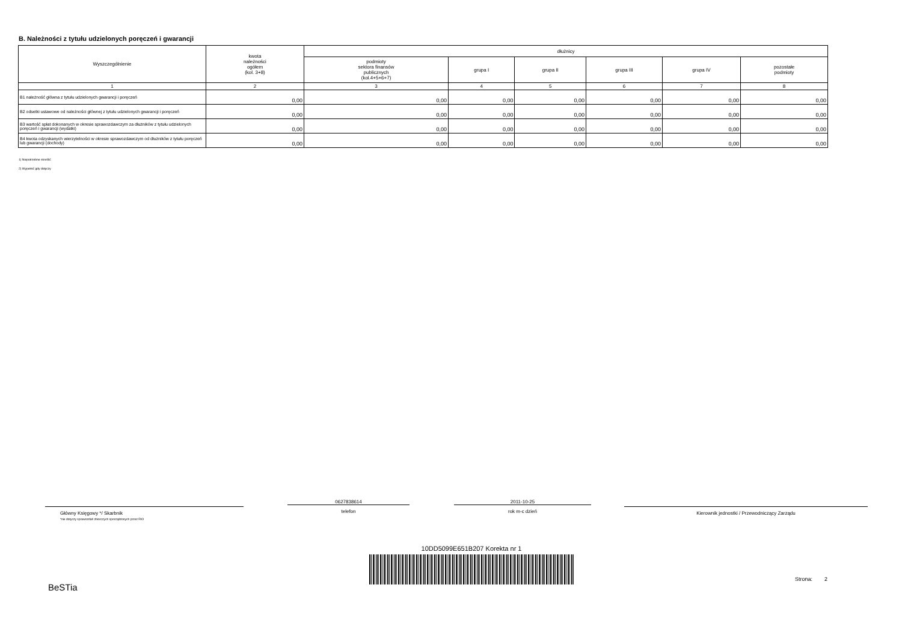B. Należności z tytułu udzielonych poręczeń i gwarancji
| Wyszczególnienie | kwota należności ogółem (kol. 3+8) | dłużnicy | | | | | |
| --- | --- | --- | --- | --- | --- | --- | --- |
| | | podmioty sektora finansów publicznych (kol.4+5+6+7) | grupa I | grupa II | grupa III | grupa IV | pozostałe podmioty |
| 1 | 2 | 3 | 4 | 5 | 6 | 7 | 8 |
| B1 należność główna z tytułu udzielonych gwarancji i poręczeń | 0,00 | 0,00 | 0,00 | 0,00 | 0,00 | 0,00 | 0,00 |
| B2 odsetki ustawowe od należności głównej z tytułu udzielonych gwarancji i poręczeń | 0,00 | 0,00 | 0,00 | 0,00 | 0,00 | 0,00 | 0,00 |
| B3 wartość spłat dokonanych w okresie sprawozdawczym za dłużników z tytułu udzielonych poręczeń i gwarancji (wydatki) | 0,00 | 0,00 | 0,00 | 0,00 | 0,00 | 0,00 | 0,00 |
| B4 kwota odzyskanych wierzytelności w okresie sprawozdawczym od dłużników z tytułu poręczeń lub gwarancji (dochody) | 0,00 | 0,00 | 0,00 | 0,00 | 0,00 | 0,00 | 0,00 |
1) Niepotrzebne skreślić
2) Wypełnić gdy dotyczy
Główny Księgowy */ Skarbnik
*nie dotyczy sprawozdań zbiorczych sporządzonych przez RIO
0627838614
telefon
2011-10-25
rok m-c dzień
Kierownik jednostki / Przewodniczący Zarządu
10DD5099E651B207 Korekta nr 1
BeSTia
Strona: 2